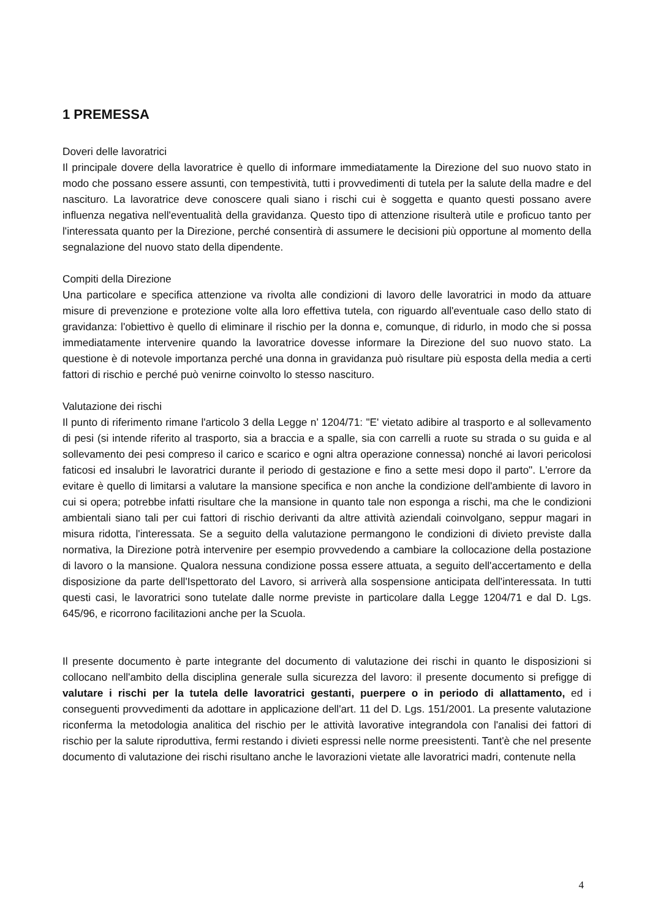1 PREMESSA
Doveri delle lavoratrici
Il principale dovere della lavoratrice è quello di informare immediatamente la Direzione del suo nuovo stato in modo che possano essere assunti, con tempestività, tutti i provvedimenti di tutela per la salute della madre e del nascituro. La lavoratrice deve conoscere quali siano i rischi cui è soggetta e quanto questi possano avere influenza negativa nell'eventualità della gravidanza. Questo tipo di attenzione risulterà utile e proficuo tanto per l'interessata quanto per la Direzione, perché consentirà di assumere le decisioni più opportune al momento della segnalazione del nuovo stato della dipendente.
Compiti della Direzione
Una particolare e specifica attenzione va rivolta alle condizioni di lavoro delle lavoratrici in modo da attuare misure di prevenzione e protezione volte alla loro effettiva tutela, con riguardo all'eventuale caso dello stato di gravidanza: l'obiettivo è quello di eliminare il rischio per la donna e, comunque, di ridurlo, in modo che si possa immediatamente intervenire quando la lavoratrice dovesse informare la Direzione del suo nuovo stato. La questione è di notevole importanza perché una donna in gravidanza può risultare più esposta della media a certi fattori di rischio e perché può venirne coinvolto lo stesso nascituro.
Valutazione dei rischi
Il punto di riferimento rimane l'articolo 3 della Legge n’ 1204/71: "E' vietato adibire al trasporto e al sollevamento di pesi (si intende riferito al trasporto, sia a braccia e a spalle, sia con carrelli a ruote su strada o su guida e al sollevamento dei pesi compreso il carico e scarico e ogni altra operazione connessa) nonché ai lavori pericolosi faticosi ed insalubri le lavoratrici durante il periodo di gestazione e fino a sette mesi dopo il parto". L'errore da evitare è quello di limitarsi a valutare la mansione specifica e non anche la condizione dell'ambiente di lavoro in cui si opera; potrebbe infatti risultare che la mansione in quanto tale non esponga a rischi, ma che le condizioni ambientali siano tali per cui fattori di rischio derivanti da altre attività aziendali coinvolgano, seppur magari in misura ridotta, l'interessata. Se a seguito della valutazione permangono le condizioni di divieto previste dalla normativa, la Direzione potrà intervenire per esempio provvedendo a cambiare la collocazione della postazione di lavoro o la mansione. Qualora nessuna condizione possa essere attuata, a seguito dell'accertamento e della disposizione da parte dell'Ispettorato del Lavoro, si arriverà alla sospensione anticipata dell'interessata. In tutti questi casi, le lavoratrici sono tutelate dalle norme previste in particolare dalla Legge 1204/71 e dal D. Lgs. 645/96, e ricorrono facilitazioni anche per la Scuola.
Il presente documento è parte integrante del documento di valutazione dei rischi in quanto le disposizioni si collocano nell'ambito della disciplina generale sulla sicurezza del lavoro: il presente documento si prefigge di valutare i rischi per la tutela delle lavoratrici gestanti, puerpere o in periodo di allattamento, ed i conseguenti provvedimenti da adottare in applicazione dell'art. 11 del D. Lgs. 151/2001. La presente valutazione riconferma la metodologia analitica del rischio per le attività lavorative integrandola con l'analisi dei fattori di rischio per la salute riproduttiva, fermi restando i divieti espressi nelle norme preesistenti. Tant'è che nel presente documento di valutazione dei rischi risultano anche le lavorazioni vietate alle lavoratrici madri, contenute nella
4